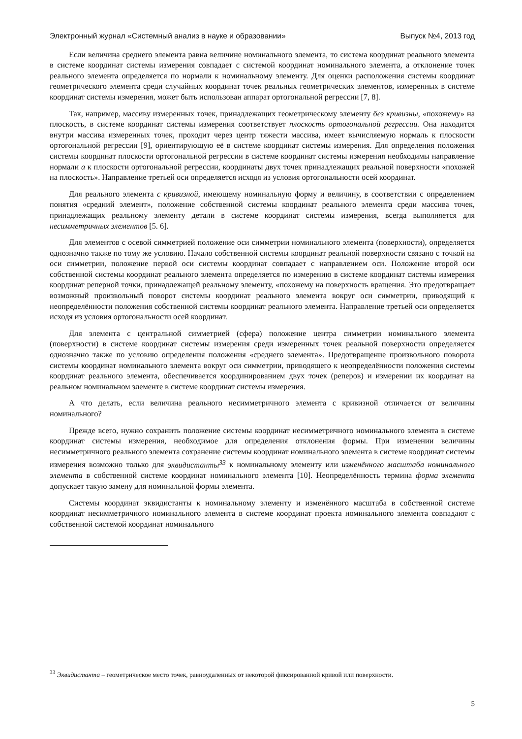Электронный журнал «Системный анализ в науке и образовании» Выпуск №4, 2013 год
Если величина среднего элемента равна величине номинального элемента, то система координат реального элемента в системе координат системы измерения совпадает с системой координат номинального элемента, а отклонение точек реального элемента определяется по нормали к номинальному элементу. Для оценки расположения системы координат геометрического элемента среди случайных координат точек реальных геометрических элементов, измеренных в системе координат системы измерения, может быть использован аппарат ортогональной регрессии [7, 8].
Так, например, массиву измеренных точек, принадлежащих геометрическому элементу без кривизны, «похожему» на плоскость, в системе координат системы измерения соответствует плоскость ортогональной регрессии. Она находится внутри массива измеренных точек, проходит через центр тяжести массива, имеет вычисляемую нормаль к плоскости ортогональной регрессии [9], ориентирующую её в системе координат системы измерения. Для определения положения системы координат плоскости ортогональной регрессии в системе координат системы измерения необходимы направление нормали a к плоскости ортогональной регрессии, координаты двух точек принадлежащих реальной поверхности «похожей на плоскость». Направление третьей оси определяется исходя из условия ортогональности осей координат.
Для реального элемента с кривизной, имеющему номинальную форму и величину, в соответствии с определением понятия «средний элемент», положение собственной системы координат реального элемента среди массива точек, принадлежащих реальному элементу детали в системе координат системы измерения, всегда выполняется для несимметричных элементов [5. 6].
Для элементов с осевой симметрией положение оси симметрии номинального элемента (поверхности), определяется однозначно также по тому же условию. Начало собственной системы координат реальной поверхности связано с точкой на оси симметрии, положение первой оси системы координат совпадает с направлением оси. Положение второй оси собственной системы координат реального элемента определяется по измерению в системе координат системы измерения координат реперной точки, принадлежащей реальному элементу, «похожему на поверхность вращения. Это предотвращает возможный произвольный поворот системы координат реального элемента вокруг оси симметрии, приводящий к неопределённости положения собственной системы координат реального элемента. Направление третьей оси определяется исходя из условия ортогональности осей координат.
Для элемента с центральной симметрией (сфера) положение центра симметрии номинального элемента (поверхности) в системе координат системы измерения среди измеренных точек реальной поверхности определяется однозначно также по условию определения положения «среднего элемента». Предотвращение произвольного поворота системы координат номинального элемента вокруг оси симметрии, приводящего к неопределённости положения системы координат реального элемента, обеспечивается координированием двух точек (реперов) и измерении их координат на реальном номинальном элементе в системе координат системы измерения.
А что делать, если величина реального несимметричного элемента с кривизной отличается от величины номинального?
Прежде всего, нужно сохранить положение системы координат несимметричного номинального элемента в системе координат системы измерения, необходимое для определения отклонения формы. При изменении величины несимметричного реального элемента сохранение системы координат номинального элемента в системе координат системы измерения возможно только для эквидистанты<sup>33</sup> к номинальному элементу или изменённого масштаба номинального элемента в собственной системе координат номинального элемента [10]. Неопределённость термина форма элемента допускает такую замену для номинальной формы элемента.
Системы координат эквидистанты к номинальному элементу и изменённого масштаба в собственной системе координат несимметричного номинального элемента в системе координат проекта номинального элемента совпадают с собственной системой координат номинального
<sup>33</sup> Эквидистанта – геометрическое место точек, равноудаленных от некоторой фиксированной кривой или поверхности.
5